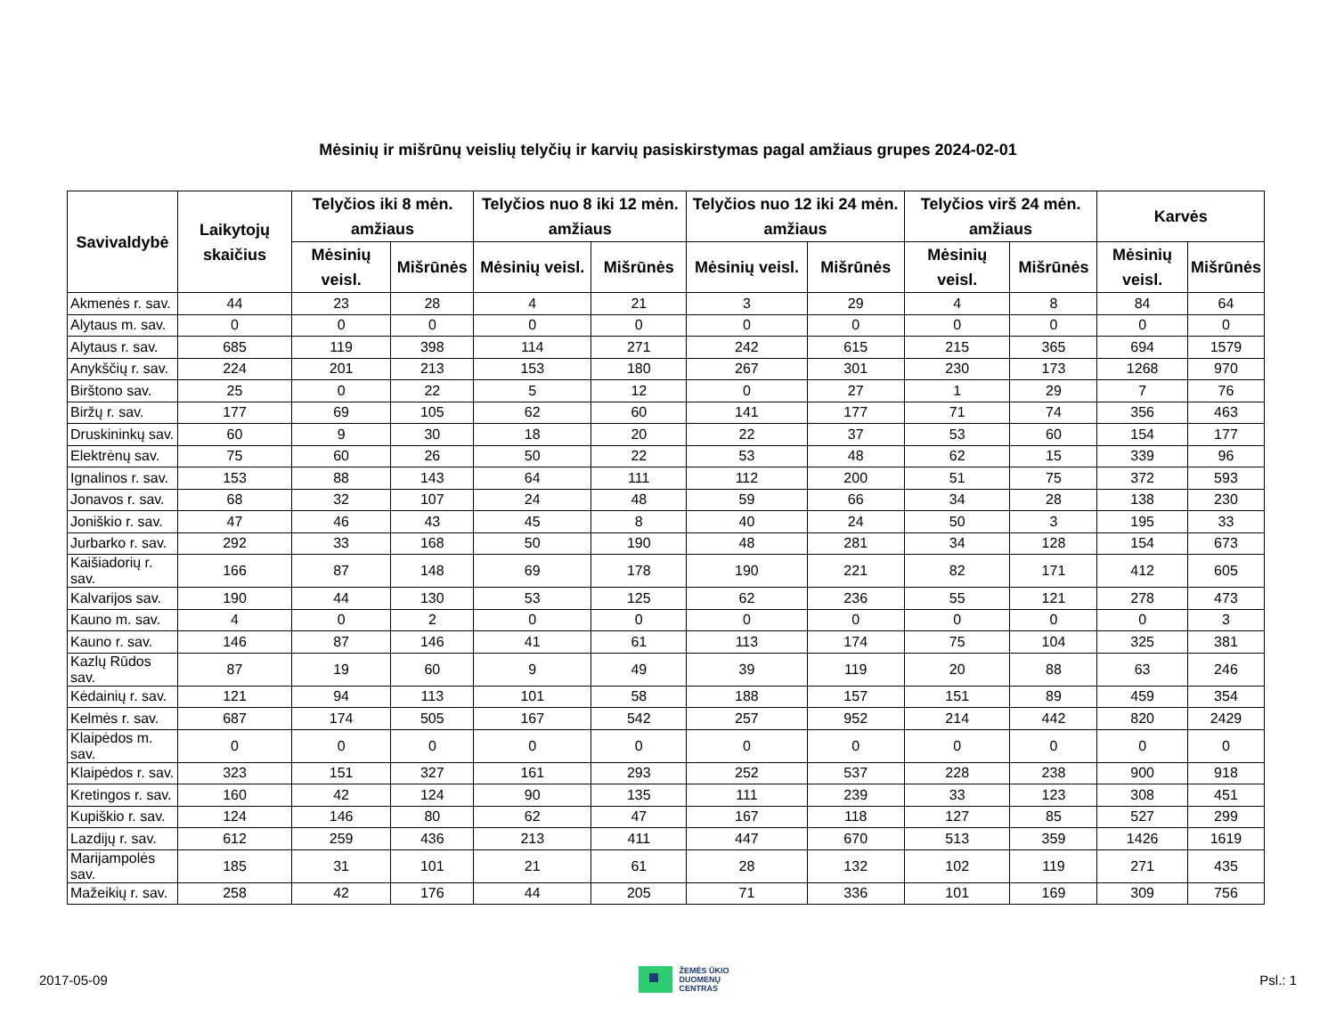Mėsinių ir mišrūnų veislių telyčių ir karvių pasiskirstymas pagal amžiaus grupes 2024-02-01
| Savivaldybė | Laikytojų skaičius | Telyčios iki 8 mėn. amžiaus | | Telyčios nuo 8 iki 12 mėn. amžiaus | | Telyčios nuo 12 iki 24 mėn. amžiaus | | Telyčios virš 24 mėn. amžiaus | | Karvės | |
| --- | --- | --- | --- | --- | --- | --- | --- | --- | --- | --- | --- |
| | | Mėsinių veisl. | Mišrūnės | Mėsinių veisl. | Mišrūnės | Mėsinių veisl. | Mišrūnės | Mėsinių veisl. | Mišrūnės | Mėsinių veisl. | Mišrūnės |
| Akmenės r. sav. | 44 | 23 | 28 | 4 | 21 | 3 | 29 | 4 | 8 | 84 | 64 |
| Alytaus m. sav. | 0 | 0 | 0 | 0 | 0 | 0 | 0 | 0 | 0 | 0 | 0 |
| Alytaus r. sav. | 685 | 119 | 398 | 114 | 271 | 242 | 615 | 215 | 365 | 694 | 1579 |
| Anykščių r. sav. | 224 | 201 | 213 | 153 | 180 | 267 | 301 | 230 | 173 | 1268 | 970 |
| Birštono sav. | 25 | 0 | 22 | 5 | 12 | 0 | 27 | 1 | 29 | 7 | 76 |
| Biržų r. sav. | 177 | 69 | 105 | 62 | 60 | 141 | 177 | 71 | 74 | 356 | 463 |
| Druskininkų sav. | 60 | 9 | 30 | 18 | 20 | 22 | 37 | 53 | 60 | 154 | 177 |
| Elektrėnų sav. | 75 | 60 | 26 | 50 | 22 | 53 | 48 | 62 | 15 | 339 | 96 |
| Ignalinos r. sav. | 153 | 88 | 143 | 64 | 111 | 112 | 200 | 51 | 75 | 372 | 593 |
| Jonavos r. sav. | 68 | 32 | 107 | 24 | 48 | 59 | 66 | 34 | 28 | 138 | 230 |
| Joniškio r. sav. | 47 | 46 | 43 | 45 | 8 | 40 | 24 | 50 | 3 | 195 | 33 |
| Jurbarko r. sav. | 292 | 33 | 168 | 50 | 190 | 48 | 281 | 34 | 128 | 154 | 673 |
| Kaišiadorių r. sav. | 166 | 87 | 148 | 69 | 178 | 190 | 221 | 82 | 171 | 412 | 605 |
| Kalvarijos sav. | 190 | 44 | 130 | 53 | 125 | 62 | 236 | 55 | 121 | 278 | 473 |
| Kauno m. sav. | 4 | 0 | 2 | 0 | 0 | 0 | 0 | 0 | 0 | 0 | 3 |
| Kauno r. sav. | 146 | 87 | 146 | 41 | 61 | 113 | 174 | 75 | 104 | 325 | 381 |
| Kazlų Rūdos sav. | 87 | 19 | 60 | 9 | 49 | 39 | 119 | 20 | 88 | 63 | 246 |
| Kėdainių r. sav. | 121 | 94 | 113 | 101 | 58 | 188 | 157 | 151 | 89 | 459 | 354 |
| Kelmės r. sav. | 687 | 174 | 505 | 167 | 542 | 257 | 952 | 214 | 442 | 820 | 2429 |
| Klaipėdos m. sav. | 0 | 0 | 0 | 0 | 0 | 0 | 0 | 0 | 0 | 0 | 0 |
| Klaipėdos r. sav. | 323 | 151 | 327 | 161 | 293 | 252 | 537 | 228 | 238 | 900 | 918 |
| Kretingos r. sav. | 160 | 42 | 124 | 90 | 135 | 111 | 239 | 33 | 123 | 308 | 451 |
| Kupiškio r. sav. | 124 | 146 | 80 | 62 | 47 | 167 | 118 | 127 | 85 | 527 | 299 |
| Lazdijų r. sav. | 612 | 259 | 436 | 213 | 411 | 447 | 670 | 513 | 359 | 1426 | 1619 |
| Marijampolės sav. | 185 | 31 | 101 | 21 | 61 | 28 | 132 | 102 | 119 | 271 | 435 |
| Mažeikių r. sav. | 258 | 42 | 176 | 44 | 205 | 71 | 336 | 101 | 169 | 309 | 756 |
2017-05-09
ŽEMĖS ŪKIO
DUOMENŲ
CENTRAS
Psl.: 1